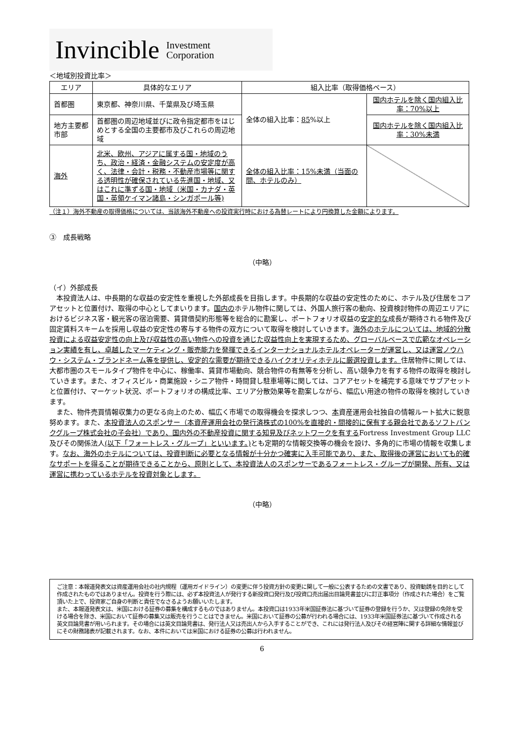Invincible Investment
Corporation
＜地域別投資比率＞
| エリア | 具体的なエリア | 組入比率（取得価格ベース） | |
| 首都圏 | 東京都、神奈川県、千葉県及び埼玉県 | 全体の組入比率： 85 %以上 | 国内ホテルを除く国内組入比率：70%以上 |
| 地方主要都市部 | 首都圏の周辺地域並びに政令指定都市をはじめとする全国の主要都市及びこれらの周辺地域 | | 国内ホテルを除く国内組入比率：30%未満 |
| 海外 | 北米、欧州、アジアに属する国・地域のうち、政治・経済・金融システムの安定度が高く、法律・会計・税務・不動産市場等に関する透明性が確保されている先進国・地域、又はこれに準ずる国・地域（米国・カナダ・英国・英領ケイマン諸島・シンガポール等) | 全体の組入比率：15%未満（当面の間、ホテルのみ） | |
（注１）海外不動産の取得価格については、当該海外不動産への投資実行時における為替レートにより円換算した金額によります。
③　成長戦略
（中略）
（イ）外部成長
　本投資法人は、中長期的な収益の安定性を重視した外部成長を目指します。中長期的な収益の安定性のために、ホテル及び住居をコアアセットと位置付け、取得の中心としてまいります。国内のホテル物件に関しては、外国人旅行客の動向、投資検討物件の周辺エリアにおけるビジネス客・観光客の宿泊需要、賃貸借契約形態等を総合的に勘案し、ポートフォリオ収益の安定的な成長が期待される物件及び固定賃料スキームを採用し収益の安定性の寄与する物件の双方について取得を検討していきます。海外のホテルについては、地域的分散投資による収益安定性の向上及び収益性の高い物件への投資を通じた収益性向上を実現するため、グローバルベースで広範なオペレーション実績を有し、卓越したマーケティング・販売能力を発揮できるインターナショナルホテルオペレーターが運営し、又は運営ノウハウ・システム・ブランドネーム等を提供し、安定的な需要が期待できるハイクオリティホテルに厳選投資します。住居物件に関しては、大都市圏のスモールタイプ物件を中心に、稼働率、賃貸市場動向、競合物件の有無等を分析し、高い競争力を有する物件の取得を検討していきます。また、オフィスビル・商業施設・シニア物件・時間貸し駐車場等に関しては、コアアセットを補完する意味でサブアセットと位置付け、マーケット状況、ポートフォリオの構成比率、エリア分散効果等を勘案しながら、幅広い用途の物件の取得を検討していきます。
　また、物件売買情報収集力の更なる向上のため、幅広く市場での取得機会を探求しつつ、本資産運用会社独自の情報ルート拡大に鋭意努めます。また、本投資法人のスポンサー（本資産運用会社の発行済株式の100%を直接的・間接的に保有する親会社であるソフトバンクグループ株式会社の子会社）であり、国内外の不動産投資に関する知見及びネットワークを有するFortress Investment Group LLC 及びその関係法人(以下「フォートレス・グループ」といいます。) とも定期的な情報交換等の機会を設け、多角的に市場の情報を収集します。なお、海外のホテルについては、投資判断に必要となる情報が十分かつ確実に入手可能であり、また、取得後の運営においても的確なサポートを得ることが期待できることから、原則として、本投資法人のスポンサーであるフォートレス・グループが開発、所有、又は運営に携わっているホテルを投資対象とします。
（中略）
ご注意：本報道発表文は資産運用会社の社内規程（運用ガイドライン）の変更に伴う投資方針の変更に関して一般に公表するための文書であり、投資勧誘を目的として作成されたものではありません。投資を行う際には、必ず本投資法人が発行する新投資口発行及び投資口売出届出目論見書並びに訂正事項分（作成された場合）をご覧頂いた上で、投資家ご自身の判断と責任でなさるようお願いいたします。
また、本報道発表文は、米国における証券の募集を構成するものではありません。本投資口は1933年米国証券法に基づいて証券の登録を行うか、又は登録の免除を受ける場合を除き、米国において証券の募集又は販売を行うことはできません。米国において証券の公募が行われる場合には、1933年米国証券法に基づいて作成される英文目論見書が用いられます。その場合には英文目論見書は、発行法人又は売出人から入手することができ、これには発行法人及びその経営陣に関する詳細な情報並びにその財務諸表が記載されます。なお、本件においては米国における証券の公募は行われません。
6